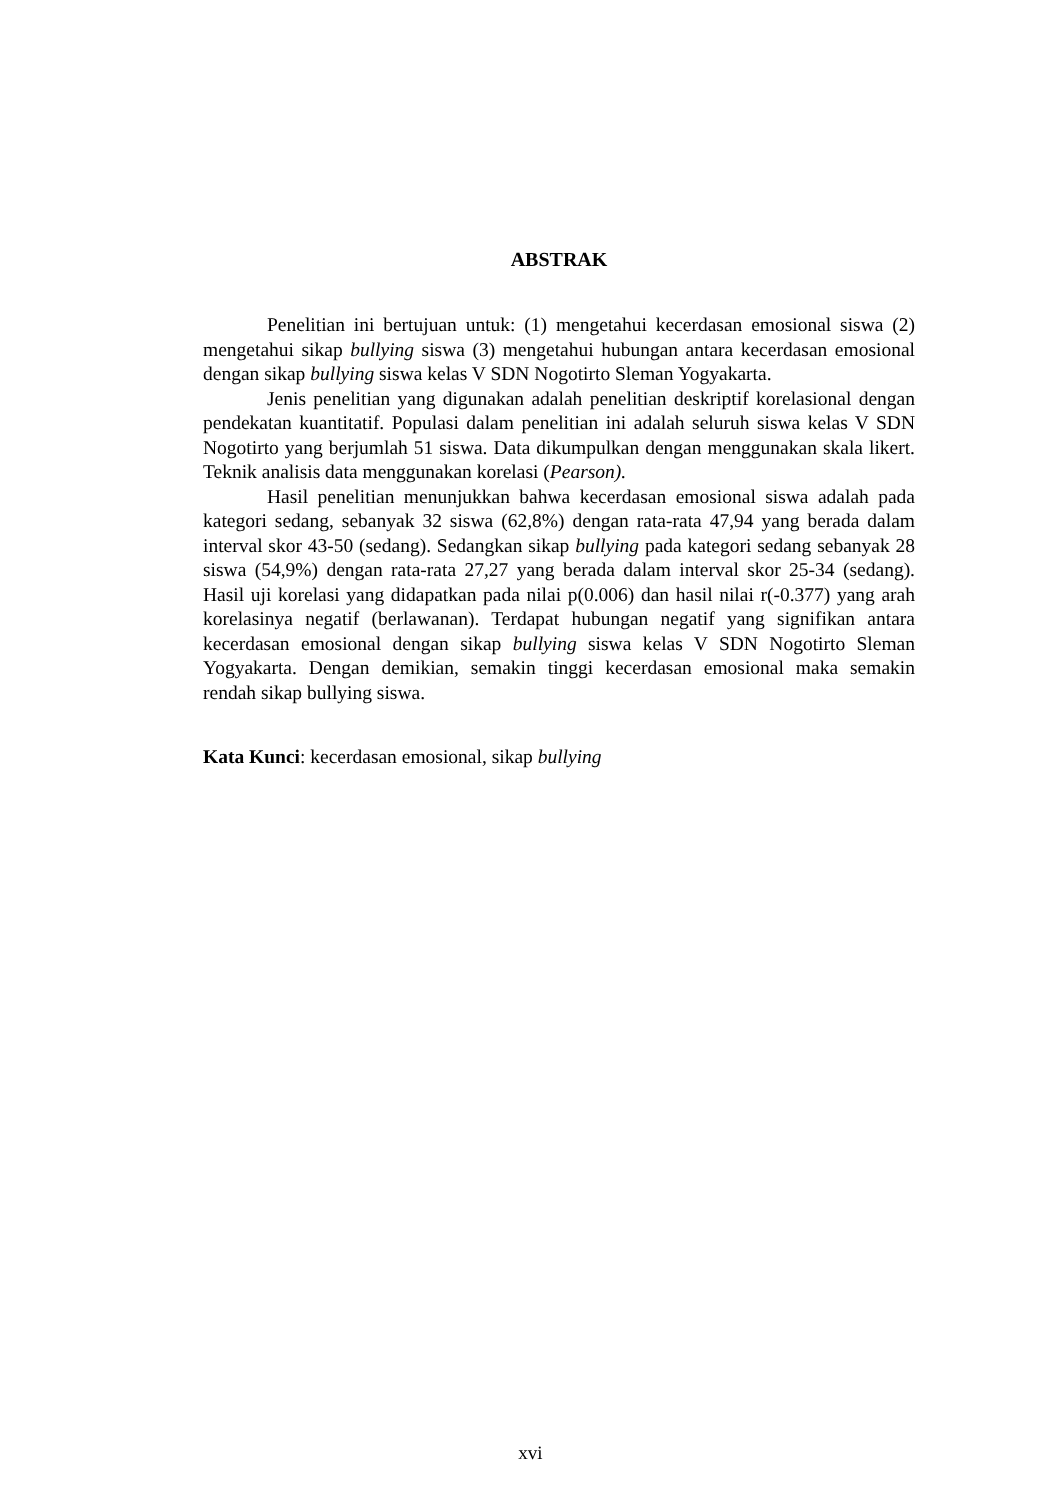ABSTRAK
Penelitian ini bertujuan untuk: (1) mengetahui kecerdasan emosional siswa (2) mengetahui sikap bullying siswa (3) mengetahui hubungan antara kecerdasan emosional dengan sikap bullying siswa kelas V SDN Nogotirto Sleman Yogyakarta.
Jenis penelitian yang digunakan adalah penelitian deskriptif korelasional dengan pendekatan kuantitatif. Populasi dalam penelitian ini adalah seluruh siswa kelas V SDN Nogotirto yang berjumlah 51 siswa. Data dikumpulkan dengan menggunakan skala likert. Teknik analisis data menggunakan korelasi (Pearson).
Hasil penelitian menunjukkan bahwa kecerdasan emosional siswa adalah pada kategori sedang, sebanyak 32 siswa (62,8%) dengan rata-rata 47,94 yang berada dalam interval skor 43-50 (sedang). Sedangkan sikap bullying pada kategori sedang sebanyak 28 siswa (54,9%) dengan rata-rata 27,27 yang berada dalam interval skor 25-34 (sedang). Hasil uji korelasi yang didapatkan pada nilai p(0.006) dan hasil nilai r(-0.377) yang arah korelasinya negatif (berlawanan). Terdapat hubungan negatif yang signifikan antara kecerdasan emosional dengan sikap bullying siswa kelas V SDN Nogotirto Sleman Yogyakarta. Dengan demikian, semakin tinggi kecerdasan emosional maka semakin rendah sikap bullying siswa.
Kata Kunci: kecerdasan emosional, sikap bullying
xvi